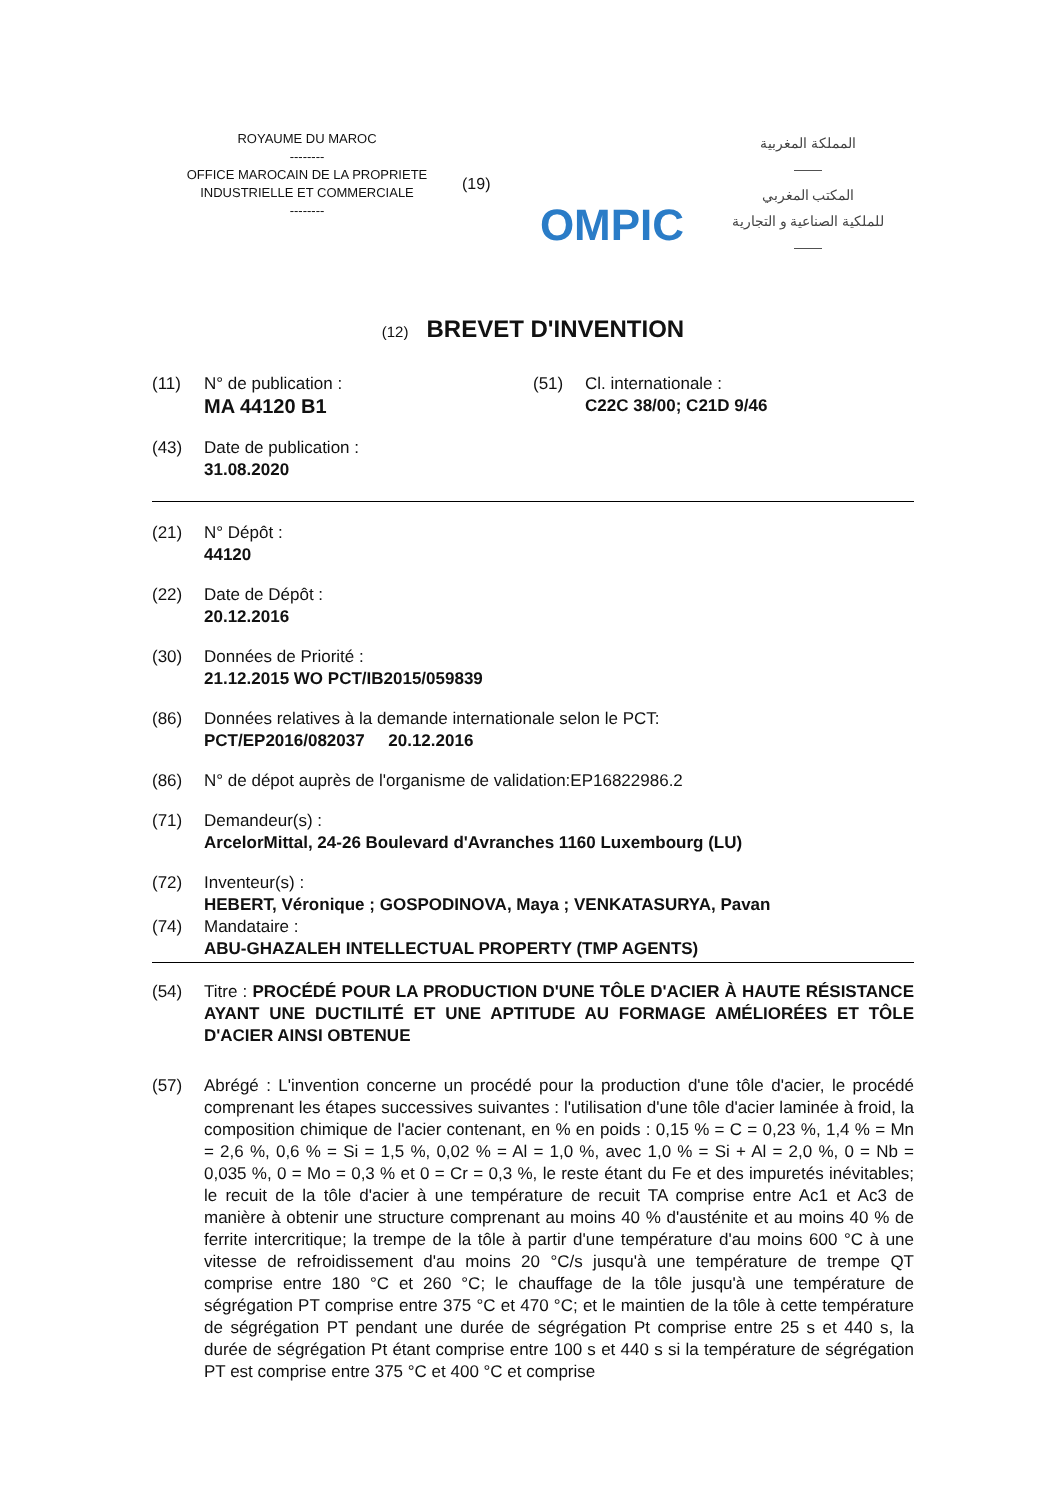ROYAUME DU MAROC
--------
OFFICE MAROCAIN DE LA PROPRIETE
INDUSTRIELLE ET COMMERCIALE
--------
(19)
OMPIC
المملكة المغربية
——
المكتب المغربي
للملكية الصناعية و التجارية
——
(12) BREVET D'INVENTION
(11) N° de publication :
MA 44120 B1
(51) Cl. internationale :
C22C 38/00; C21D 9/46
(43) Date de publication :
31.08.2020
(21) N° Dépôt :
44120
(22) Date de Dépôt :
20.12.2016
(30) Données de Priorité :
21.12.2015 WO PCT/IB2015/059839
(86) Données relatives à la demande internationale selon le PCT:
PCT/EP2016/082037 20.12.2016
(86) N° de dépot auprès de l'organisme de validation:EP16822986.2
(71) Demandeur(s) :
ArcelorMittal, 24-26 Boulevard d'Avranches 1160 Luxembourg (LU)
(72) Inventeur(s) :
HEBERT, Véronique ; GOSPODINOVA, Maya ; VENKATASURYA, Pavan
(74) Mandataire :
ABU-GHAZALEH INTELLECTUAL PROPERTY (TMP AGENTS)
(54) Titre : PROCÉDÉ POUR LA PRODUCTION D'UNE TÔLE D'ACIER À HAUTE RÉSISTANCE AYANT UNE DUCTILITÉ ET UNE APTITUDE AU FORMAGE AMÉLIORÉES ET TÔLE D'ACIER AINSI OBTENUE
(57) Abrégé : L'invention concerne un procédé pour la production d'une tôle d'acier, le procédé comprenant les étapes successives suivantes : l'utilisation d'une tôle d'acier laminée à froid, la composition chimique de l'acier contenant, en % en poids : 0,15 % = C = 0,23 %, 1,4 % = Mn = 2,6 %, 0,6 % = Si = 1,5 %, 0,02 % = Al = 1,0 %, avec 1,0 % = Si + Al = 2,0 %, 0 = Nb = 0,035 %, 0 = Mo = 0,3 % et 0 = Cr = 0,3 %, le reste étant du Fe et des impuretés inévitables; le recuit de la tôle d'acier à une température de recuit TA comprise entre Ac1 et Ac3 de manière à obtenir une structure comprenant au moins 40 % d'austénite et au moins 40 % de ferrite intercritique; la trempe de la tôle à partir d'une température d'au moins 600 °C à une vitesse de refroidissement d'au moins 20 °C/s jusqu'à une température de trempe QT comprise entre 180 °C et 260 °C; le chauffage de la tôle jusqu'à une température de ségrégation PT comprise entre 375 °C et 470 °C; et le maintien de la tôle à cette température de ségrégation PT pendant une durée de ségrégation Pt comprise entre 25 s et 440 s, la durée de ségrégation Pt étant comprise entre 100 s et 440 s si la température de ségrégation PT est comprise entre 375 °C et 400 °C et comprise